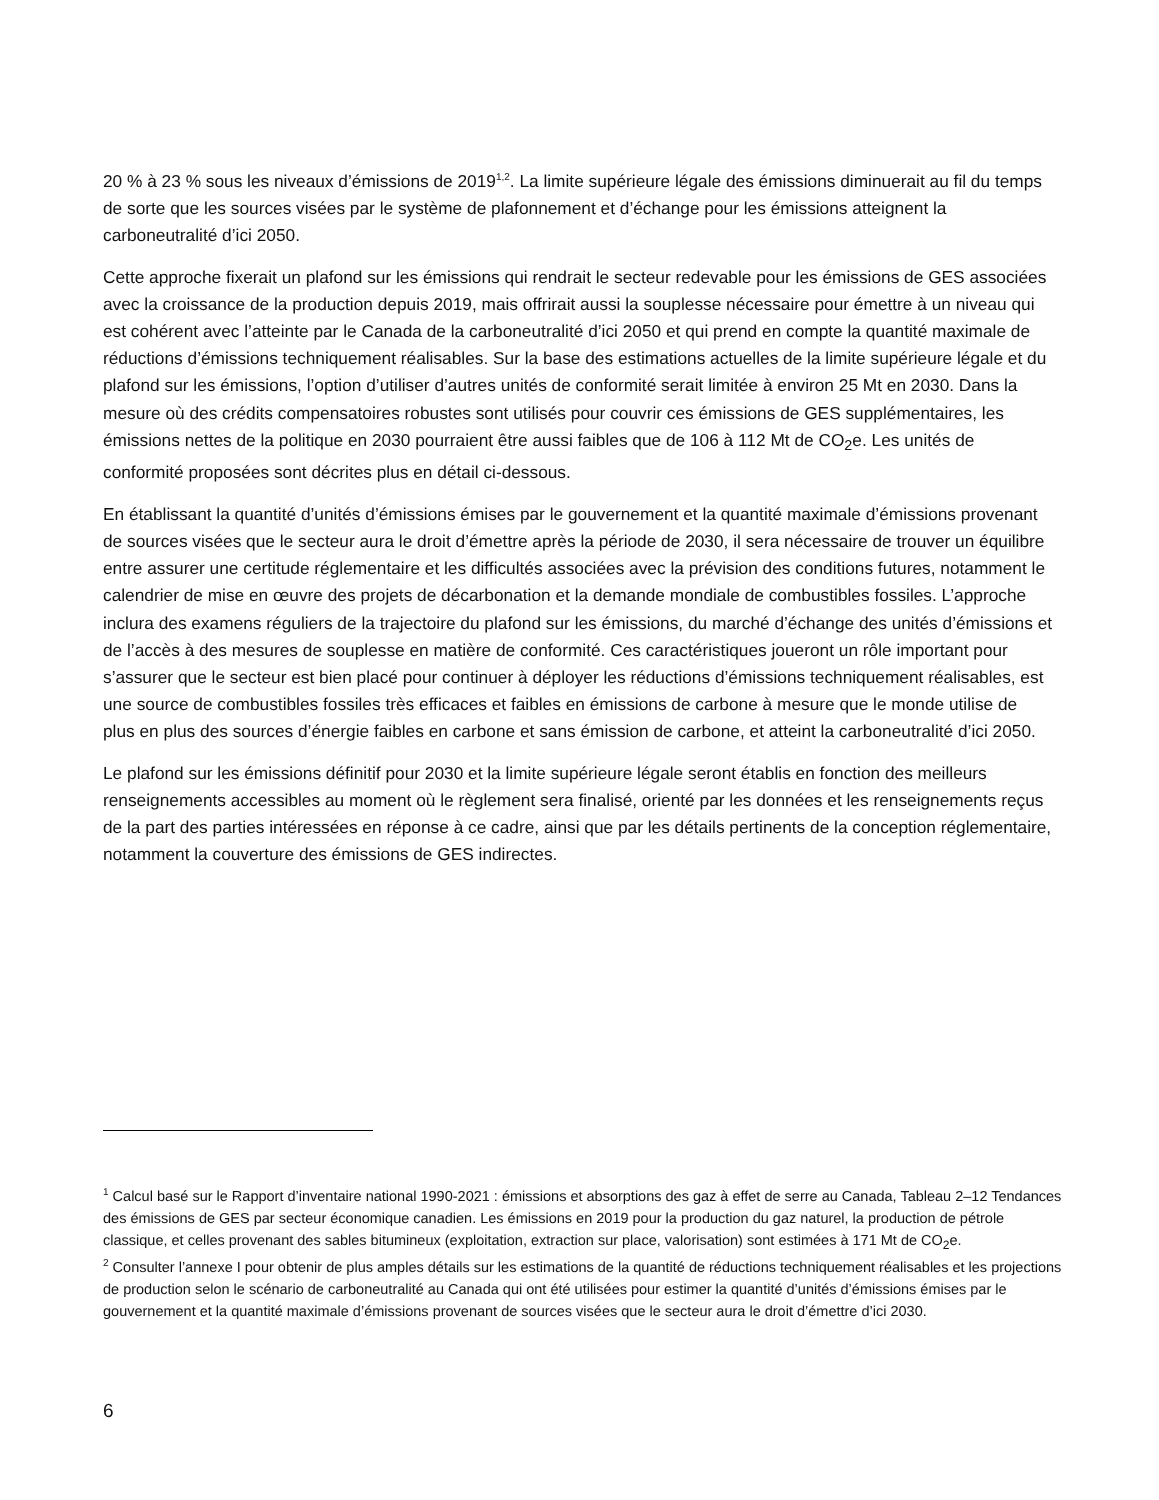20 % à 23 % sous les niveaux d’émissions de 2019<sup>1,2</sup>. La limite supérieure légale des émissions diminuerait au fil du temps de sorte que les sources visées par le système de plafonnement et d’échange pour les émissions atteignent la carboneutralité d’ici 2050.
Cette approche fixerait un plafond sur les émissions qui rendrait le secteur redevable pour les émissions de GES associées avec la croissance de la production depuis 2019, mais offrirait aussi la souplesse nécessaire pour émettre à un niveau qui est cohérent avec l’atteinte par le Canada de la carboneutralité d’ici 2050 et qui prend en compte la quantité maximale de réductions d’émissions techniquement réalisables. Sur la base des estimations actuelles de la limite supérieure légale et du plafond sur les émissions, l’option d’utiliser d’autres unités de conformité serait limitée à environ 25 Mt en 2030. Dans la mesure où des crédits compensatoires robustes sont utilisés pour couvrir ces émissions de GES supplémentaires, les émissions nettes de la politique en 2030 pourraient être aussi faibles que de 106 à 112 Mt de CO<sub>2</sub>e. Les unités de conformité proposées sont décrites plus en détail ci-dessous.
En établissant la quantité d’unités d’émissions émises par le gouvernement et la quantité maximale d’émissions provenant de sources visées que le secteur aura le droit d’émettre après la période de 2030, il sera nécessaire de trouver un équilibre entre assurer une certitude réglementaire et les difficultés associées avec la prévision des conditions futures, notamment le calendrier de mise en œuvre des projets de décarbonation et la demande mondiale de combustibles fossiles. L’approche inclura des examens réguliers de la trajectoire du plafond sur les émissions, du marché d’échange des unités d’émissions et de l’accès à des mesures de souplesse en matière de conformité. Ces caractéristiques joueront un rôle important pour s’assurer que le secteur est bien placé pour continuer à déployer les réductions d’émissions techniquement réalisables, est une source de combustibles fossiles très efficaces et faibles en émissions de carbone à mesure que le monde utilise de plus en plus des sources d’énergie faibles en carbone et sans émission de carbone, et atteint la carboneutralité d’ici 2050.
Le plafond sur les émissions définitif pour 2030 et la limite supérieure légale seront établis en fonction des meilleurs renseignements accessibles au moment où le règlement sera finalisé, orienté par les données et les renseignements reçus de la part des parties intéressées en réponse à ce cadre, ainsi que par les détails pertinents de la conception réglementaire, notamment la couverture des émissions de GES indirectes.
<sup>1</sup> Calcul basé sur le Rapport d’inventaire national 1990-2021 : émissions et absorptions des gaz à effet de serre au Canada, Tableau 2–12 Tendances des émissions de GES par secteur économique canadien. Les émissions en 2019 pour la production du gaz naturel, la production de pétrole classique, et celles provenant des sables bitumineux (exploitation, extraction sur place, valorisation) sont estimées à 171 Mt de CO<sub>2</sub>e.
<sup>2</sup> Consulter l’annexe I pour obtenir de plus amples détails sur les estimations de la quantité de réductions techniquement réalisables et les projections de production selon le scénario de carboneutralité au Canada qui ont été utilisées pour estimer la quantité d’unités d’émissions émises par le gouvernement et la quantité maximale d’émissions provenant de sources visées que le secteur aura le droit d’émettre d’ici 2030.
6